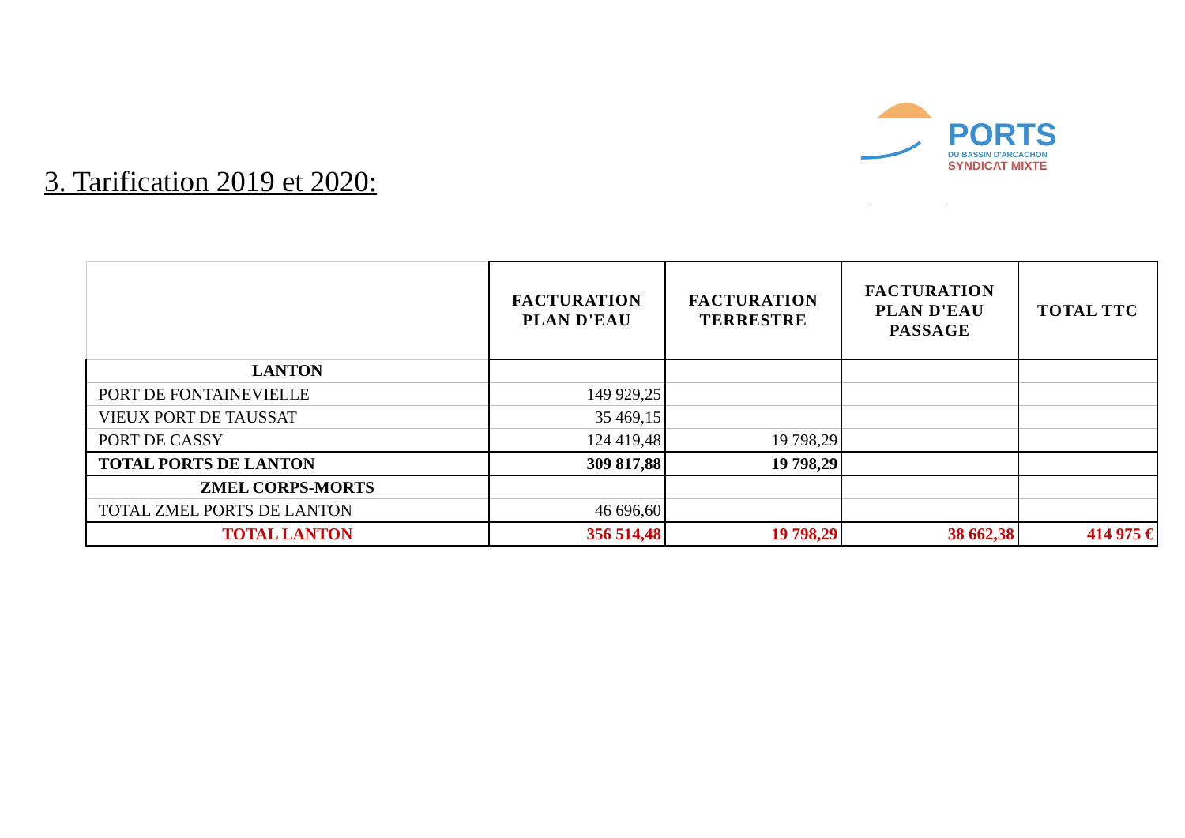3. Tarification 2019 et 2020:
PORTS
DU BASSIN D'ARCACHON
SYNDICAT MIXTE
| | FACTURATION PLAN D'EAU | FACTURATION TERRESTRE | FACTURATION PLAN D'EAU PASSAGE | TOTAL TTC |
| --- | --- | --- | --- | --- |
| LANTON | | | | |
| PORT DE FONTAINEVIELLE | 149 929,25 | | | |
| VIEUX PORT DE TAUSSAT | 35 469,15 | | | |
| PORT DE CASSY | 124 419,48 | 19 798,29 | | |
| TOTAL PORTS DE LANTON | 309 817,88 | 19 798,29 | | |
| ZMEL CORPS-MORTS | | | | |
| TOTAL ZMEL PORTS DE LANTON | 46 696,60 | | | |
| TOTAL LANTON | 356 514,48 | 19 798,29 | 38 662,38 | 414 975 € |